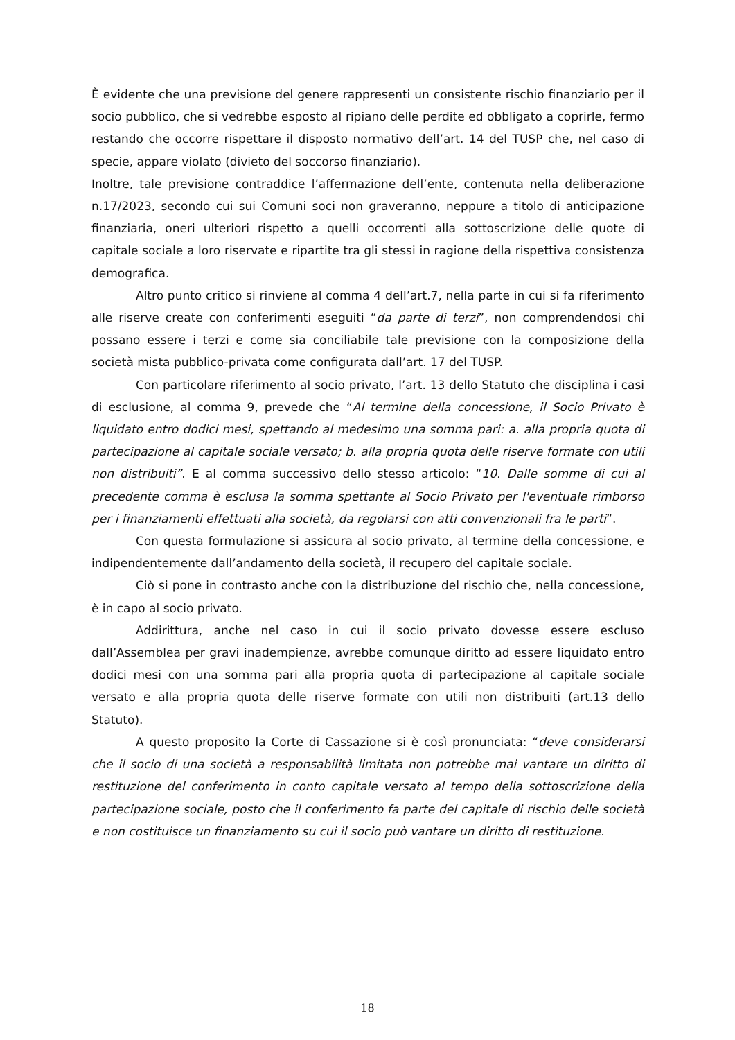È evidente che una previsione del genere rappresenti un consistente rischio finanziario per il socio pubblico, che si vedrebbe esposto al ripiano delle perdite ed obbligato a coprirle, fermo restando che occorre rispettare il disposto normativo dell’art. 14 del TUSP che, nel caso di specie, appare violato (divieto del soccorso finanziario).
Inoltre, tale previsione contraddice l’affermazione dell’ente, contenuta nella deliberazione n.17/2023, secondo cui sui Comuni soci non graveranno, neppure a titolo di anticipazione finanziaria, oneri ulteriori rispetto a quelli occorrenti alla sottoscrizione delle quote di capitale sociale a loro riservate e ripartite tra gli stessi in ragione della rispettiva consistenza demografica.
Altro punto critico si rinviene al comma 4 dell’art.7, nella parte in cui si fa riferimento alle riserve create con conferimenti eseguiti “da parte di terzi”, non comprendendosi chi possano essere i terzi e come sia conciliabile tale previsione con la composizione della società mista pubblico-privata come configurata dall’art. 17 del TUSP.
Con particolare riferimento al socio privato, l’art. 13 dello Statuto che disciplina i casi di esclusione, al comma 9, prevede che “Al termine della concessione, il Socio Privato è liquidato entro dodici mesi, spettando al medesimo una somma pari: a. alla propria quota di partecipazione al capitale sociale versato; b. alla propria quota delle riserve formate con utili non distribuiti”. E al comma successivo dello stesso articolo: “10. Dalle somme di cui al precedente comma è esclusa la somma spettante al Socio Privato per l'eventuale rimborso per i finanziamenti effettuati alla società, da regolarsi con atti convenzionali fra le parti”.
Con questa formulazione si assicura al socio privato, al termine della concessione, e indipendentemente dall’andamento della società, il recupero del capitale sociale.
Ciò si pone in contrasto anche con la distribuzione del rischio che, nella concessione, è in capo al socio privato.
Addirittura, anche nel caso in cui il socio privato dovesse essere escluso dall’Assemblea per gravi inadempienze, avrebbe comunque diritto ad essere liquidato entro dodici mesi con una somma pari alla propria quota di partecipazione al capitale sociale versato e alla propria quota delle riserve formate con utili non distribuiti (art.13 dello Statuto).
A questo proposito la Corte di Cassazione si è così pronunciata: “deve considerarsi che il socio di una società a responsabilità limitata non potrebbe mai vantare un diritto di restituzione del conferimento in conto capitale versato al tempo della sottoscrizione della partecipazione sociale, posto che il conferimento fa parte del capitale di rischio delle società e non costituisce un finanziamento su cui il socio può vantare un diritto di restituzione.
18